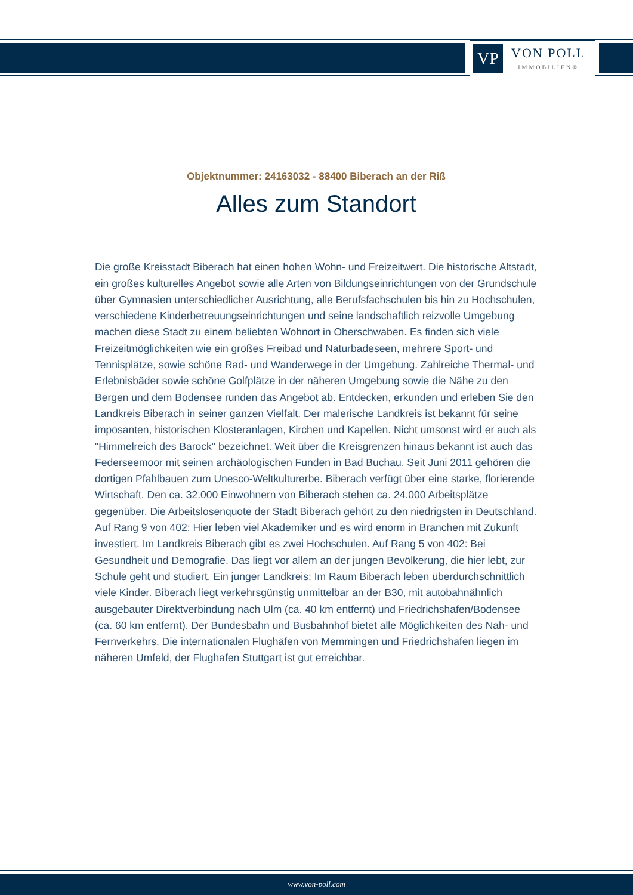VP
VON POLL
IMMOBILIEN®
Objektnummer: 24163032 - 88400 Biberach an der Riß
Alles zum Standort
Die große Kreisstadt Biberach hat einen hohen Wohn- und Freizeitwert. Die historische Altstadt, ein großes kulturelles Angebot sowie alle Arten von Bildungseinrichtungen von der Grundschule über Gymnasien unterschiedlicher Ausrichtung, alle Berufsfachschulen bis hin zu Hochschulen, verschiedene Kinderbetreuungseinrichtungen und seine landschaftlich reizvolle Umgebung machen diese Stadt zu einem beliebten Wohnort in Oberschwaben. Es finden sich viele Freizeitmöglichkeiten wie ein großes Freibad und Naturbadeseen, mehrere Sport- und Tennisplätze, sowie schöne Rad- und Wanderwege in der Umgebung. Zahlreiche Thermal- und Erlebnisbäder sowie schöne Golfplätze in der näheren Umgebung sowie die Nähe zu den Bergen und dem Bodensee runden das Angebot ab. Entdecken, erkunden und erleben Sie den Landkreis Biberach in seiner ganzen Vielfalt. Der malerische Landkreis ist bekannt für seine imposanten, historischen Klosteranlagen, Kirchen und Kapellen. Nicht umsonst wird er auch als "Himmelreich des Barock" bezeichnet. Weit über die Kreisgrenzen hinaus bekannt ist auch das Federseemoor mit seinen archäologischen Funden in Bad Buchau. Seit Juni 2011 gehören die dortigen Pfahlbauen zum Unesco-Weltkulturerbe. Biberach verfügt über eine starke, florierende Wirtschaft. Den ca. 32.000 Einwohnern von Biberach stehen ca. 24.000 Arbeitsplätze gegenüber. Die Arbeitslosenquote der Stadt Biberach gehört zu den niedrigsten in Deutschland. Auf Rang 9 von 402: Hier leben viel Akademiker und es wird enorm in Branchen mit Zukunft investiert. Im Landkreis Biberach gibt es zwei Hochschulen. Auf Rang 5 von 402: Bei Gesundheit und Demografie. Das liegt vor allem an der jungen Bevölkerung, die hier lebt, zur Schule geht und studiert. Ein junger Landkreis: Im Raum Biberach leben überdurchschnittlich viele Kinder. Biberach liegt verkehrsgünstig unmittelbar an der B30, mit autobahnähnlich ausgebauter Direktverbindung nach Ulm (ca. 40 km entfernt) und Friedrichshafen/Bodensee (ca. 60 km entfernt). Der Bundesbahn und Busbahnhof bietet alle Möglichkeiten des Nah- und Fernverkehrs. Die internationalen Flughäfen von Memmingen und Friedrichshafen liegen im näheren Umfeld, der Flughafen Stuttgart ist gut erreichbar.
www.von-poll.com